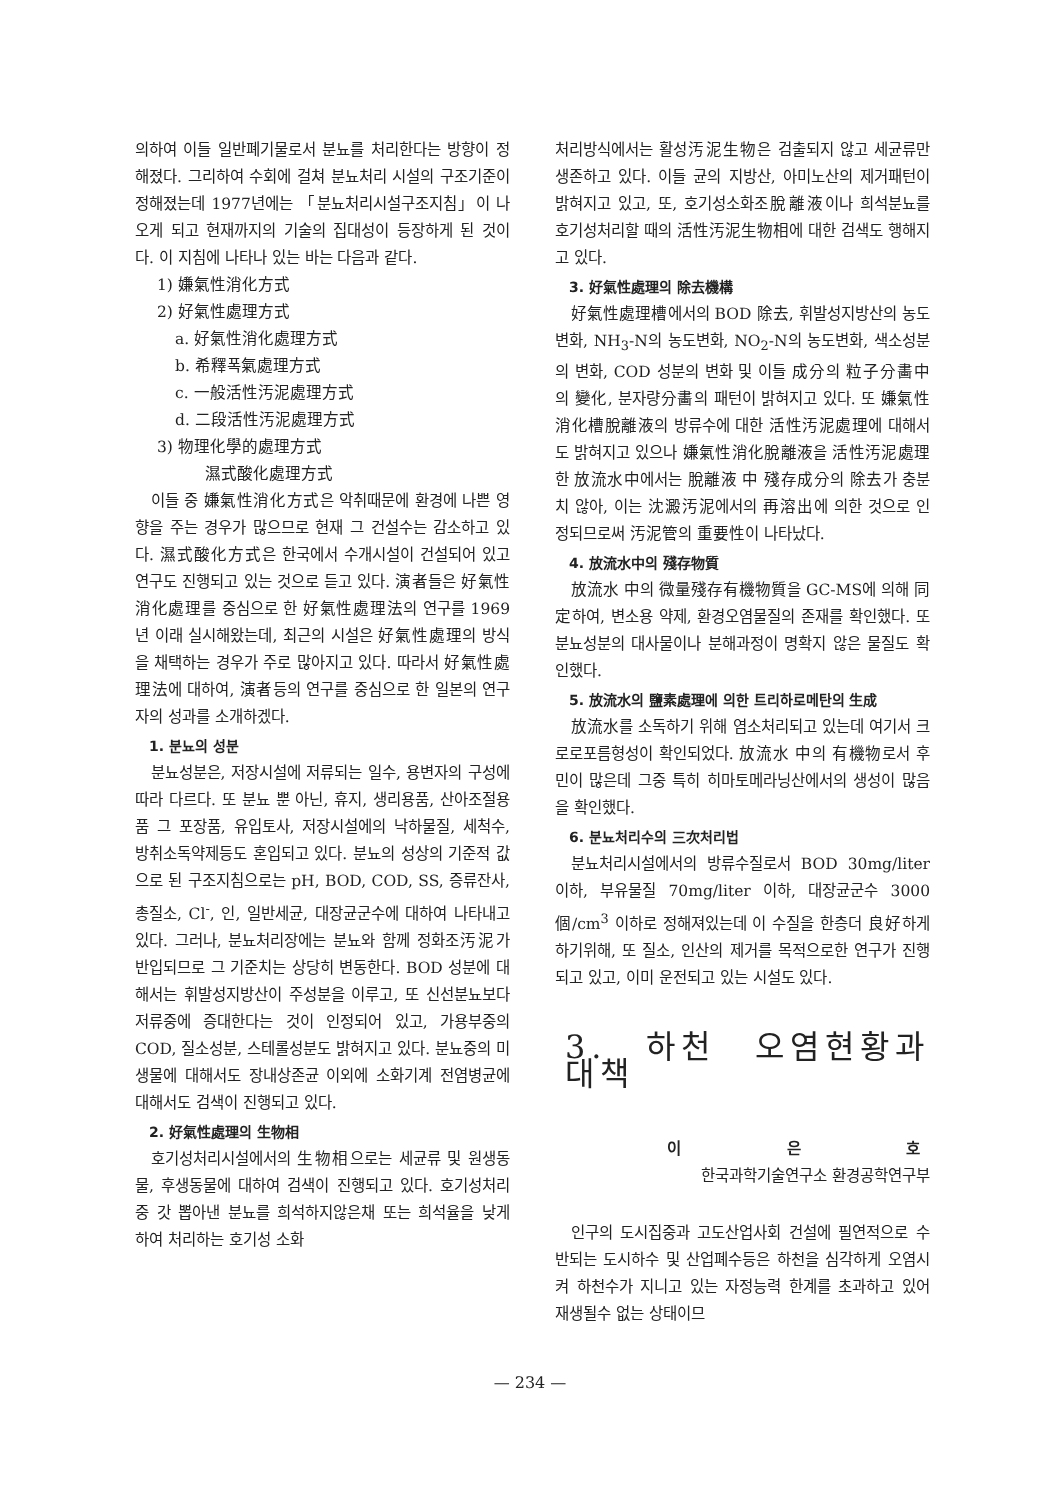의하여 이들 일반폐기물로서 분뇨를 처리한다는 방향이 정해졌다. 그리하여 수회에 걸쳐 분뇨처리 시설의 구조기준이 정해졌는데 1977년에는 「분뇨처리시설구조지침」이 나오게 되고 현재까지의 기술의 집대성이 등장하게 된 것이다. 이 지침에 나타나 있는 바는 다음과 같다.
1) 嫌氣性消化方式
2) 好氣性處理方式
a. 好氣性消化處理方式
b. 希釋폭氣處理方式
c. 一般活性汚泥處理方式
d. 二段活性汚泥處理方式
3) 物理化學的處理方式
濕式酸化處理方式
이들 중 嫌氣性消化方式은 악취때문에 환경에 나쁜 영향을 주는 경우가 많으므로 현재 그 건설수는 감소하고 있다. 濕式酸化方式은 한국에서 수개시설이 건설되어 있고 연구도 진행되고 있는 것으로 듣고 있다. 演者들은 好氣性消化處理를 중심으로 한 好氣性處理法의 연구를 1969년 이래 실시해왔는데, 최근의 시설은 好氣性處理의 방식을 채택하는 경우가 주로 많아지고 있다. 따라서 好氣性處理法에 대하여, 演者등의 연구를 중심으로 한 일본의 연구자의 성과를 소개하겠다.
1. 분뇨의 성분
분뇨성분은, 저장시설에 저류되는 일수, 용변자의 구성에 따라 다르다. 또 분뇨 뿐 아닌, 휴지, 생리용품, 산아조절용품 그 포장품, 유입토사, 저장시설에의 낙하물질, 세척수, 방취소독약제등도 혼입되고 있다. 분뇨의 성상의 기준적 값으로 된 구조지침으로는 pH, BOD, COD, SS, 증류잔사, 총질소, Cl<sup>-</sup>, 인, 일반세균, 대장균군수에 대하여 나타내고 있다. 그러나, 분뇨처리장에는 분뇨와 함께 정화조汚泥가 반입되므로 그 기준치는 상당히 변동한다. BOD 성분에 대해서는 휘발성지방산이 주성분을 이루고, 또 신선분뇨보다 저류중에 증대한다는 것이 인정되어 있고, 가용부중의 COD, 질소성분, 스테롤성분도 밝혀지고 있다. 분뇨중의 미생물에 대해서도 장내상존균 이외에 소화기계 전염병균에 대해서도 검색이 진행되고 있다.
2. 好氣性處理의 生物相
호기성처리시설에서의 生物相으로는 세균류 및 원생동물, 후생동물에 대하여 검색이 진행되고 있다. 호기성처리중 갓 뽑아낸 분뇨를 희석하지않은채 또는 희석율을 낮게 하여 처리하는 호기성 소화
처리방식에서는 활성汚泥生物은 검출되지 않고 세균류만 생존하고 있다. 이들 균의 지방산, 아미노산의 제거패턴이 밝혀지고 있고, 또, 호기성소화조脫離液이나 희석분뇨를 호기성처리할 때의 活性汚泥生物相에 대한 검색도 행해지고 있다.
3. 好氣性處理의 除去機構
好氣性處理槽에서의 BOD 除去, 휘발성지방산의 농도변화, NH<sub>3</sub>-N의 농도변화, NO<sub>2</sub>-N의 농도변화, 색소성분의 변화, COD 성분의 변화 및 이들 成分의 粒子分畵中의 變化, 분자량分畵의 패턴이 밝혀지고 있다. 또 嫌氣性消化槽脫離液의 방류수에 대한 活性汚泥處理에 대해서도 밝혀지고 있으나 嫌氣性消化脫離液을 活性汚泥處理한 放流水中에서는 脫離液 中 殘存成分의 除去가 충분치 않아, 이는 沈澱汚泥에서의 再溶出에 의한 것으로 인정되므로써 汚泥管의 重要性이 나타났다.
4. 放流水中의 殘存物質
放流水 中의 微量殘存有機物質을 GC-MS에 의해 同定하여, 변소용 약제, 환경오염물질의 존재를 확인했다. 또 분뇨성분의 대사물이나 분해과정이 명확지 않은 물질도 확인했다.
5. 放流水의 鹽素處理에 의한 트리하로메탄의 生成
放流水를 소독하기 위해 염소처리되고 있는데 여기서 크로로포름형성이 확인되었다. 放流水 中의 有機物로서 후민이 많은데 그중 특히 히마토메라닝산에서의 생성이 많음을 확인했다.
6. 분뇨처리수의 三次처리법
분뇨처리시설에서의 방류수질로서 BOD 30mg/liter 이하, 부유물질 70mg/liter 이하, 대장균군수 3000個/cm<sup>3</sup> 이하로 정해져있는데 이 수질을 한층더 良好하게 하기위해, 또 질소, 인산의 제거를 목적으로한 연구가 진행되고 있고, 이미 운전되고 있는 시설도 있다.
3. 하천 오염현황과 대책
이 은 호
한국과학기술연구소 환경공학연구부
인구의 도시집중과 고도산업사회 건설에 필연적으로 수반되는 도시하수 및 산업폐수등은 하천을 심각하게 오염시켜 하천수가 지니고 있는 자정능력 한계를 초과하고 있어 재생될수 없는 상태이므
— 234 —